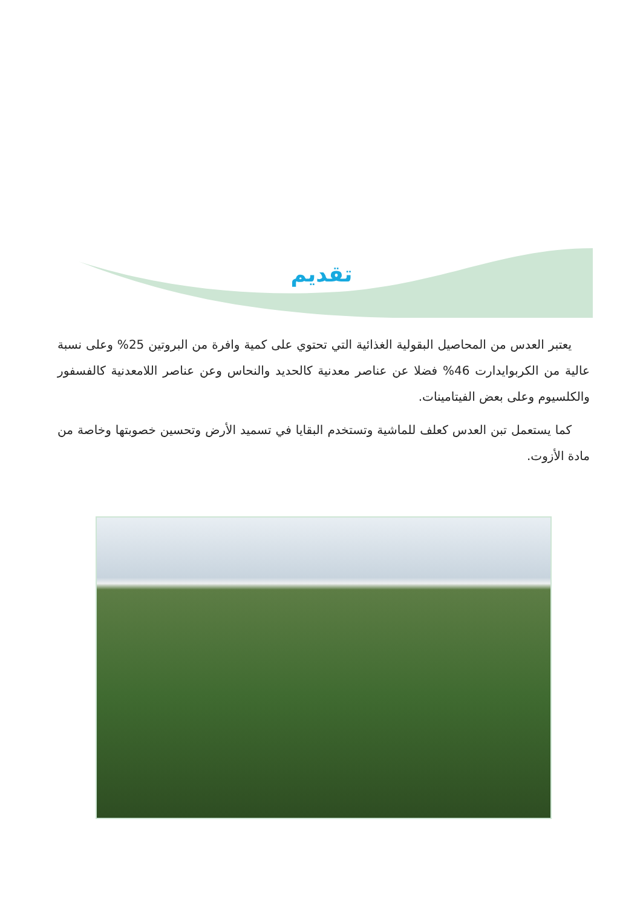تقديم
يعتبر العدس من المحاصيل البقولية الغذائية التي تحتوي على كمية وافرة من البروتين 25% وعلى نسبة عالية من الكربوايدارت 46% فضلا عن عناصر معدنية كالحديد والنحاس وعن عناصر اللامعدنية كالفسفور والكلسيوم وعلى بعض الفيتامينات.
كما يستعمل تبن العدس كعلف للماشية وتستخدم البقايا في تسميد الأرض وتحسين خصوبتها وخاصة من مادة الأزوت.